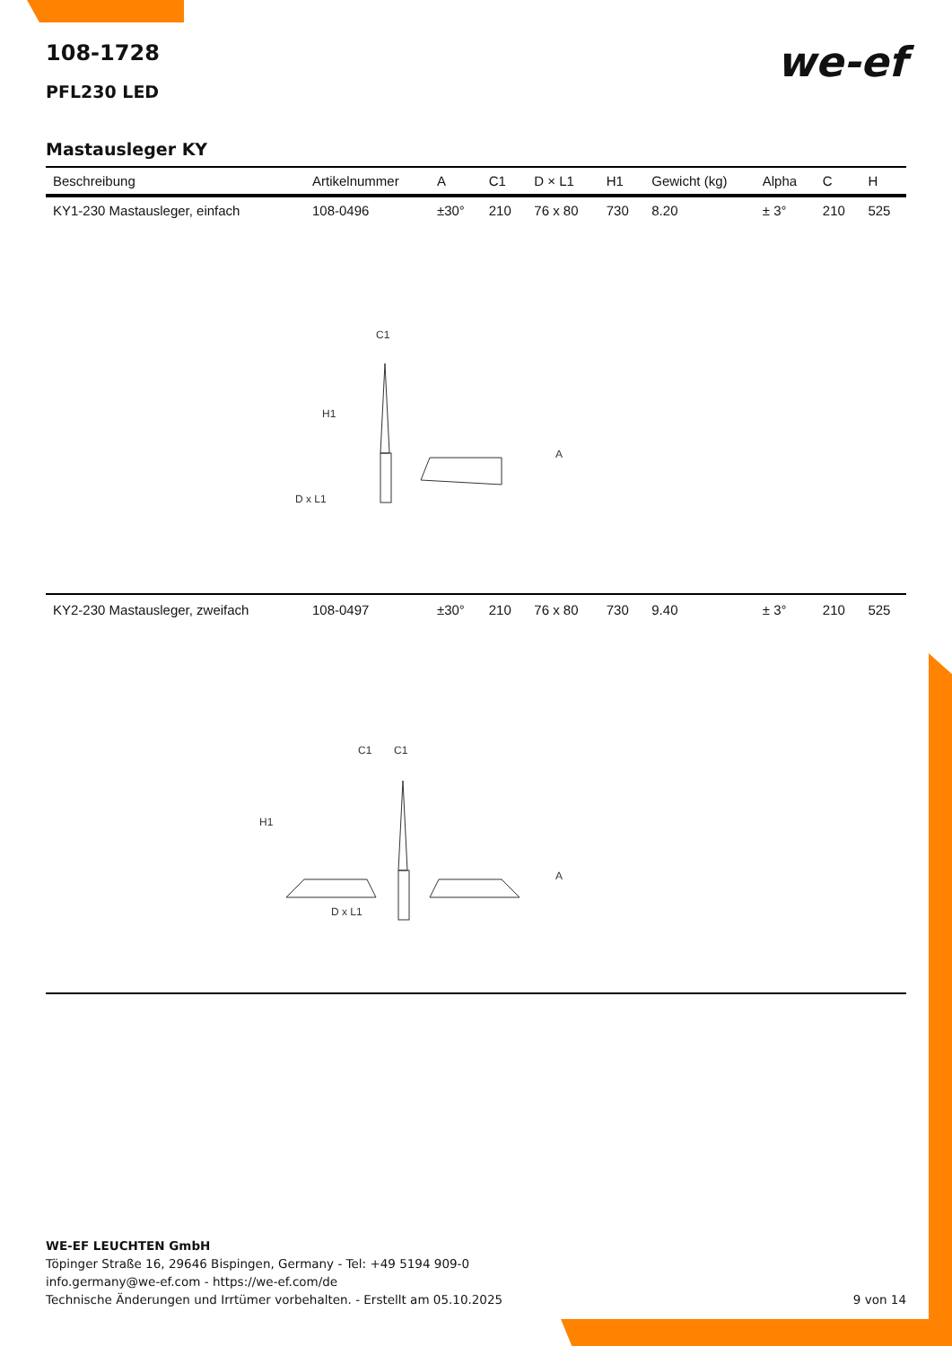we-ef
108-1728
PFL230 LED
Mastausleger KY
| Beschreibung | Artikelnummer | A | C1 | D × L1 | H1 | Gewicht (kg) | Alpha | C | H |
| --- | --- | --- | --- | --- | --- | --- | --- | --- | --- |
| KY1-230 Mastausleger, einfach | 108-0496 | ±30° | 210 | 76 x 80 | 730 | 8.20 | ± 3° | 210 | 525 |
| C1 H1 D x L1 A | | | | | | | | | |
| KY2-230 Mastausleger, zweifach | 108-0497 | ±30° | 210 | 76 x 80 | 730 | 9.40 | ± 3° | 210 | 525 |
| C1 C1 H1 D x L1 A | | | | | | | | | |
WE-EF LEUCHTEN GmbH
Töpinger Straße 16, 29646 Bispingen, Germany - Tel: +49 5194 909-0
info.germany@we-ef.com - https://we-ef.com/de
Technische Änderungen und Irrtümer vorbehalten. - Erstellt am 05.10.2025 9 von 14